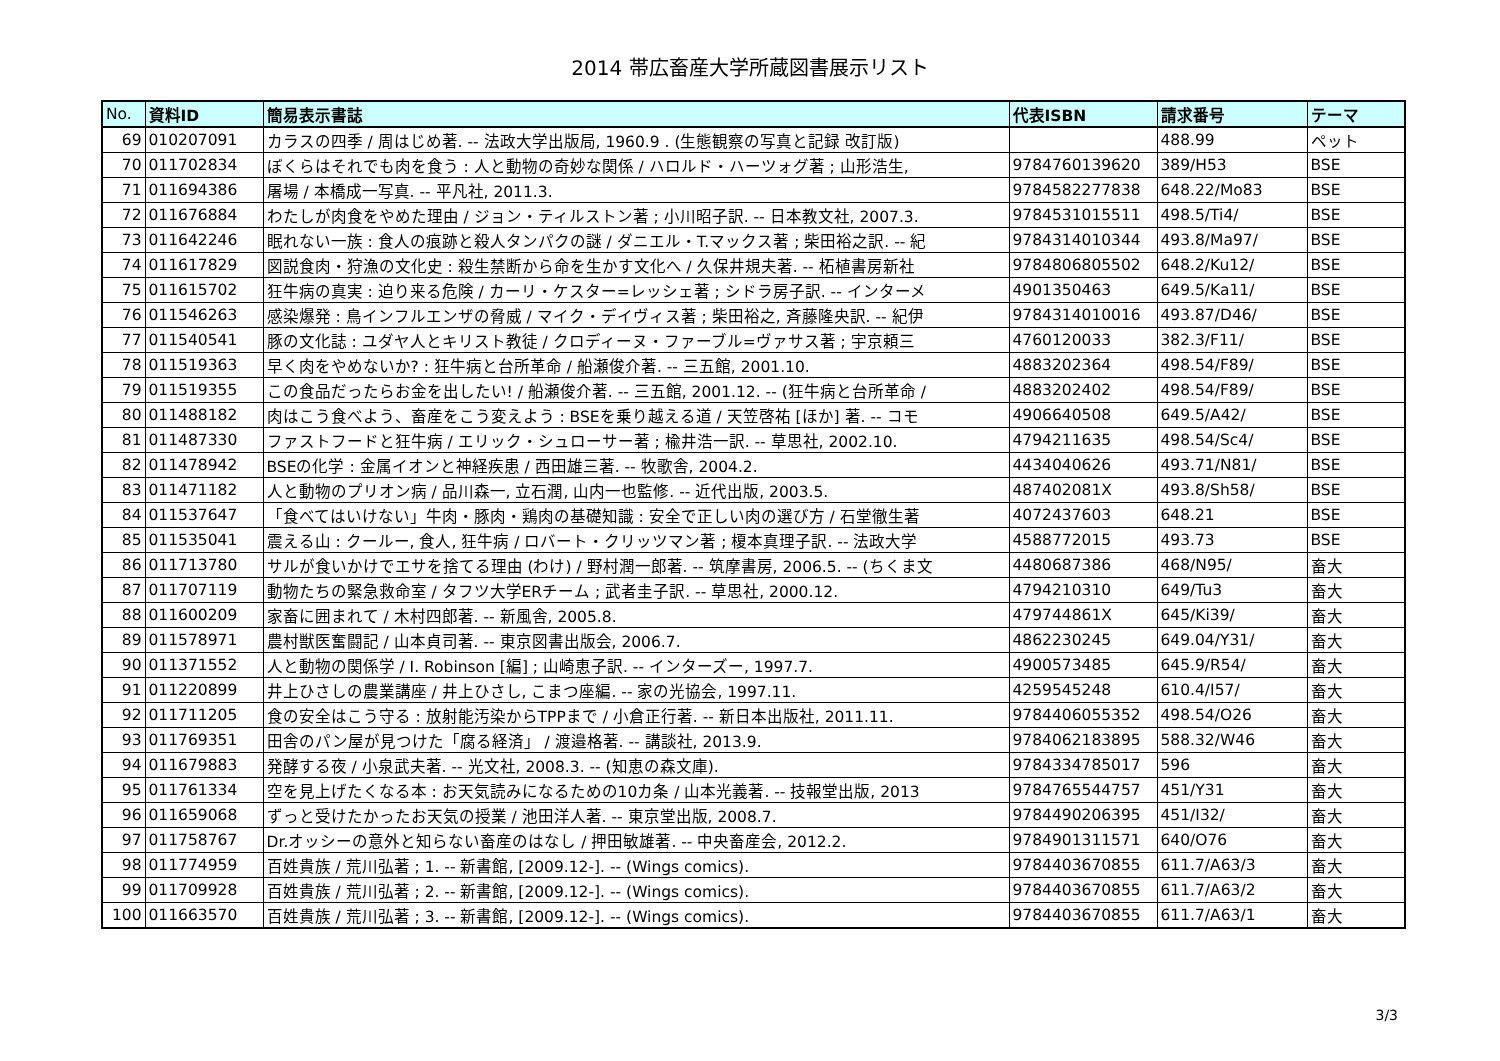2014 帯広畜産大学所蔵図書展示リスト
| No. | 資料ID | 簡易表示書誌 | 代表ISBN | 請求番号 | テーマ |
| --- | --- | --- | --- | --- | --- |
| 69 | 010207091 | カラスの四季 / 周はじめ著. -- 法政大学出版局, 1960.9 . (生態観察の写真と記録 改訂版) | | 488.99 | ペット |
| 70 | 011702834 | ぼくらはそれでも肉を食う : 人と動物の奇妙な関係 / ハロルド・ハーツォグ著 ; 山形浩生, | 9784760139620 | 389/H53 | BSE |
| 71 | 011694386 | 屠場 / 本橋成一写真. -- 平凡社, 2011.3. | 9784582277838 | 648.22/Mo83 | BSE |
| 72 | 011676884 | わたしが肉食をやめた理由 / ジョン・ティルストン著 ; 小川昭子訳. -- 日本教文社, 2007.3. | 9784531015511 | 498.5/Ti4/ | BSE |
| 73 | 011642246 | 眠れない一族 : 食人の痕跡と殺人タンパクの謎 / ダニエル・T.マックス著 ; 柴田裕之訳. -- 紀 | 9784314010344 | 493.8/Ma97/ | BSE |
| 74 | 011617829 | 図説食肉・狩漁の文化史 : 殺生禁断から命を生かす文化へ / 久保井規夫著. -- 柘植書房新社 | 9784806805502 | 648.2/Ku12/ | BSE |
| 75 | 011615702 | 狂牛病の真実 : 迫り来る危険 / カーリ・ケスター=レッシェ著 ; シドラ房子訳. -- インターメ | 4901350463 | 649.5/Ka11/ | BSE |
| 76 | 011546263 | 感染爆発 : 鳥インフルエンザの脅威 / マイク・デイヴィス著 ; 柴田裕之, 斉藤隆央訳. -- 紀伊 | 9784314010016 | 493.87/D46/ | BSE |
| 77 | 011540541 | 豚の文化誌 : ユダヤ人とキリスト教徒 / クロディーヌ・ファーブル=ヴァサス著 ; 宇京頼三 | 4760120033 | 382.3/F11/ | BSE |
| 78 | 011519363 | 早く肉をやめないか? : 狂牛病と台所革命 / 船瀬俊介著. -- 三五館, 2001.10. | 4883202364 | 498.54/F89/ | BSE |
| 79 | 011519355 | この食品だったらお金を出したい! / 船瀬俊介著. -- 三五館, 2001.12. -- (狂牛病と台所革命 / | 4883202402 | 498.54/F89/ | BSE |
| 80 | 011488182 | 肉はこう食べよう、畜産をこう変えよう : BSEを乗り越える道 / 天笠啓祐 [ほか] 著. -- コモ | 4906640508 | 649.5/A42/ | BSE |
| 81 | 011487330 | ファストフードと狂牛病 / エリック・シュローサー著 ; 楡井浩一訳. -- 草思社, 2002.10. | 4794211635 | 498.54/Sc4/ | BSE |
| 82 | 011478942 | BSEの化学 : 金属イオンと神経疾患 / 西田雄三著. -- 牧歌舎, 2004.2. | 4434040626 | 493.71/N81/ | BSE |
| 83 | 011471182 | 人と動物のプリオン病 / 品川森一, 立石潤, 山内一也監修. -- 近代出版, 2003.5. | 487402081X | 493.8/Sh58/ | BSE |
| 84 | 011537647 | 「食べてはいけない」牛肉・豚肉・鶏肉の基礎知識 : 安全で正しい肉の選び方 / 石堂徹生著 | 4072437603 | 648.21 | BSE |
| 85 | 011535041 | 震える山 : クールー, 食人, 狂牛病 / ロバート・クリッツマン著 ; 榎本真理子訳. -- 法政大学 | 4588772015 | 493.73 | BSE |
| 86 | 011713780 | サルが食いかけでエサを捨てる理由 (わけ) / 野村潤一郎著. -- 筑摩書房, 2006.5. -- (ちくま文 | 4480687386 | 468/N95/ | 畜大 |
| 87 | 011707119 | 動物たちの緊急救命室 / タフツ大学ERチーム ; 武者圭子訳. -- 草思社, 2000.12. | 4794210310 | 649/Tu3 | 畜大 |
| 88 | 011600209 | 家畜に囲まれて / 木村四郎著. -- 新風舎, 2005.8. | 479744861X | 645/Ki39/ | 畜大 |
| 89 | 011578971 | 農村獣医奮闘記 / 山本貞司著. -- 東京図書出版会, 2006.7. | 4862230245 | 649.04/Y31/ | 畜大 |
| 90 | 011371552 | 人と動物の関係学 / I. Robinson [編] ; 山崎恵子訳. -- インターズー, 1997.7. | 4900573485 | 645.9/R54/ | 畜大 |
| 91 | 011220899 | 井上ひさしの農業講座 / 井上ひさし, こまつ座編. -- 家の光協会, 1997.11. | 4259545248 | 610.4/I57/ | 畜大 |
| 92 | 011711205 | 食の安全はこう守る : 放射能汚染からTPPまで / 小倉正行著. -- 新日本出版社, 2011.11. | 9784406055352 | 498.54/O26 | 畜大 |
| 93 | 011769351 | 田舎のパン屋が見つけた「腐る経済」 / 渡邉格著. -- 講談社, 2013.9. | 9784062183895 | 588.32/W46 | 畜大 |
| 94 | 011679883 | 発酵する夜 / 小泉武夫著. -- 光文社, 2008.3. -- (知恵の森文庫). | 9784334785017 | 596 | 畜大 |
| 95 | 011761334 | 空を見上げたくなる本 : お天気読みになるための10カ条 / 山本光義著. -- 技報堂出版, 2013 | 9784765544757 | 451/Y31 | 畜大 |
| 96 | 011659068 | ずっと受けたかったお天気の授業 / 池田洋人著. -- 東京堂出版, 2008.7. | 9784490206395 | 451/I32/ | 畜大 |
| 97 | 011758767 | Dr.オッシーの意外と知らない畜産のはなし / 押田敏雄著. -- 中央畜産会, 2012.2. | 9784901311571 | 640/O76 | 畜大 |
| 98 | 011774959 | 百姓貴族 / 荒川弘著 ; 1. -- 新書館, [2009.12-]. -- (Wings comics). | 9784403670855 | 611.7/A63/3 | 畜大 |
| 99 | 011709928 | 百姓貴族 / 荒川弘著 ; 2. -- 新書館, [2009.12-]. -- (Wings comics). | 9784403670855 | 611.7/A63/2 | 畜大 |
| 100 | 011663570 | 百姓貴族 / 荒川弘著 ; 3. -- 新書館, [2009.12-]. -- (Wings comics). | 9784403670855 | 611.7/A63/1 | 畜大 |
3/3